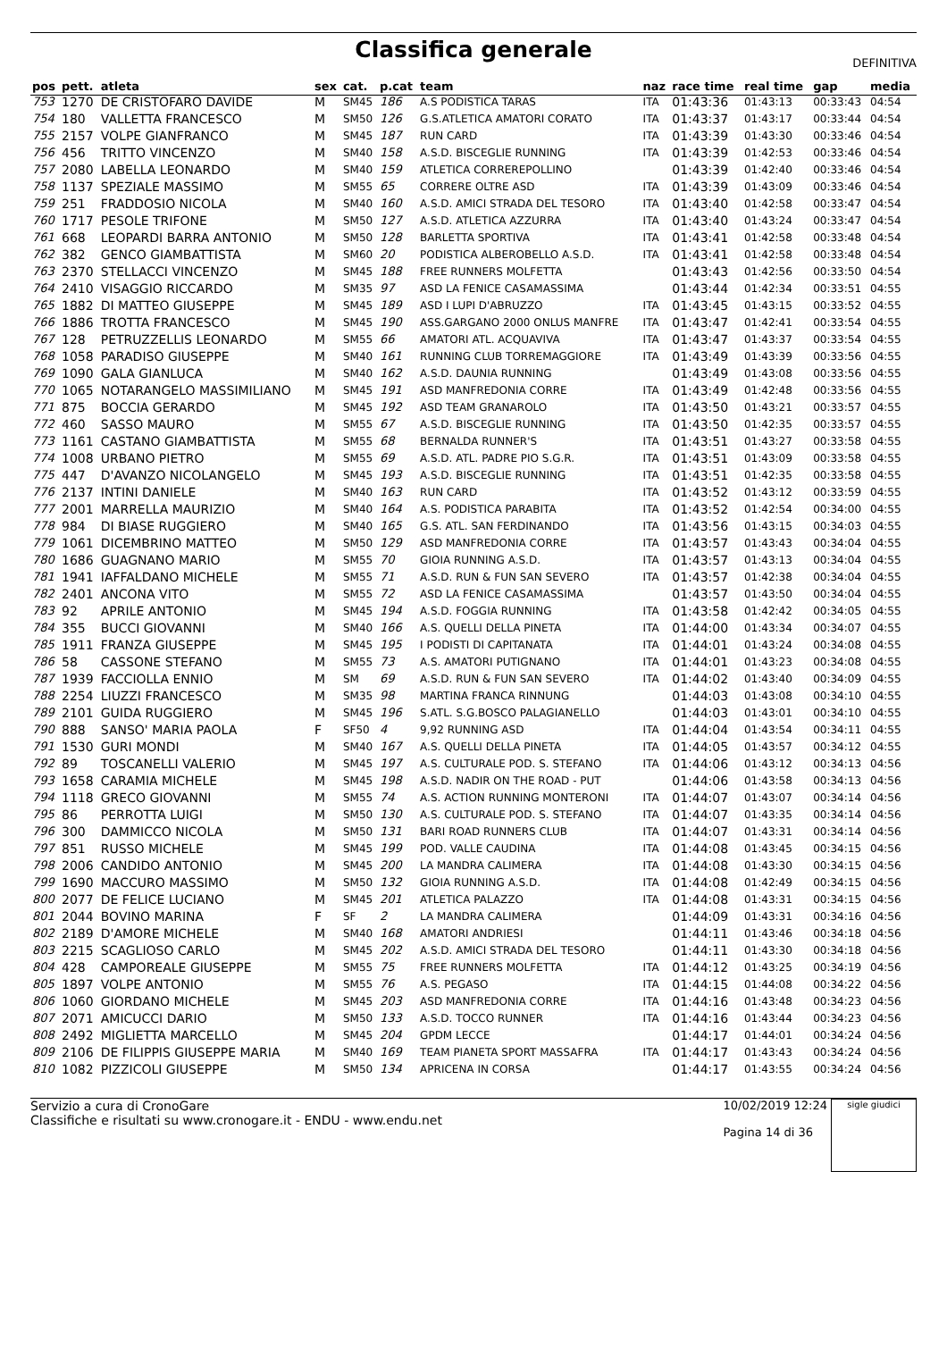Classifica generale
DEFINITIVA
| pos | pett. | atleta | sex | cat. | p.cat | team | naz | race time | real time | gap | media |
| --- | --- | --- | --- | --- | --- | --- | --- | --- | --- | --- | --- |
| 753 | 1270 | DE CRISTOFARO DAVIDE | M | SM45 | 186 | A.S PODISTICA TARAS | ITA | 01:43:36 | 01:43:13 | 00:33:43 | 04:54 |
| 754 | 180 | VALLETTA FRANCESCO | M | SM50 | 126 | G.S.ATLETICA AMATORI CORATO | ITA | 01:43:37 | 01:43:17 | 00:33:44 | 04:54 |
| 755 | 2157 | VOLPE GIANFRANCO | M | SM45 | 187 | RUN CARD | ITA | 01:43:39 | 01:43:30 | 00:33:46 | 04:54 |
| 756 | 456 | TRITTO VINCENZO | M | SM40 | 158 | A.S.D. BISCEGLIE RUNNING | ITA | 01:43:39 | 01:42:53 | 00:33:46 | 04:54 |
| 757 | 2080 | LABELLA LEONARDO | M | SM40 | 159 | ATLETICA CORREREPOLLINO | | 01:43:39 | 01:42:40 | 00:33:46 | 04:54 |
| 758 | 1137 | SPEZIALE MASSIMO | M | SM55 | 65 | CORRERE OLTRE ASD | ITA | 01:43:39 | 01:43:09 | 00:33:46 | 04:54 |
| 759 | 251 | FRADDOSIO NICOLA | M | SM40 | 160 | A.S.D. AMICI STRADA DEL TESORO | ITA | 01:43:40 | 01:42:58 | 00:33:47 | 04:54 |
| 760 | 1717 | PESOLE TRIFONE | M | SM50 | 127 | A.S.D. ATLETICA AZZURRA | ITA | 01:43:40 | 01:43:24 | 00:33:47 | 04:54 |
| 761 | 668 | LEOPARDI BARRA ANTONIO | M | SM50 | 128 | BARLETTA SPORTIVA | ITA | 01:43:41 | 01:42:58 | 00:33:48 | 04:54 |
| 762 | 382 | GENCO GIAMBATTISTA | M | SM60 | 20 | PODISTICA ALBEROBELLO A.S.D. | ITA | 01:43:41 | 01:42:58 | 00:33:48 | 04:54 |
| 763 | 2370 | STELLACCI VINCENZO | M | SM45 | 188 | FREE RUNNERS MOLFETTA | | 01:43:43 | 01:42:56 | 00:33:50 | 04:54 |
| 764 | 2410 | VISAGGIO RICCARDO | M | SM35 | 97 | ASD LA FENICE CASAMASSIMA | | 01:43:44 | 01:42:34 | 00:33:51 | 04:55 |
| 765 | 1882 | DI MATTEO GIUSEPPE | M | SM45 | 189 | ASD I LUPI D'ABRUZZO | ITA | 01:43:45 | 01:43:15 | 00:33:52 | 04:55 |
| 766 | 1886 | TROTTA FRANCESCO | M | SM45 | 190 | ASS.GARGANO 2000 ONLUS MANFRE | ITA | 01:43:47 | 01:42:41 | 00:33:54 | 04:55 |
| 767 | 128 | PETRUZZELLIS LEONARDO | M | SM55 | 66 | AMATORI ATL. ACQUAVIVA | ITA | 01:43:47 | 01:43:37 | 00:33:54 | 04:55 |
| 768 | 1058 | PARADISO GIUSEPPE | M | SM40 | 161 | RUNNING CLUB TORREMAGGIORE | ITA | 01:43:49 | 01:43:39 | 00:33:56 | 04:55 |
| 769 | 1090 | GALA GIANLUCA | M | SM40 | 162 | A.S.D. DAUNIA RUNNING | | 01:43:49 | 01:43:08 | 00:33:56 | 04:55 |
| 770 | 1065 | NOTARANGELO MASSIMILIANO | M | SM45 | 191 | ASD MANFREDONIA CORRE | ITA | 01:43:49 | 01:42:48 | 00:33:56 | 04:55 |
| 771 | 875 | BOCCIA GERARDO | M | SM45 | 192 | ASD TEAM GRANAROLO | ITA | 01:43:50 | 01:43:21 | 00:33:57 | 04:55 |
| 772 | 460 | SASSO MAURO | M | SM55 | 67 | A.S.D. BISCEGLIE RUNNING | ITA | 01:43:50 | 01:42:35 | 00:33:57 | 04:55 |
| 773 | 1161 | CASTANO GIAMBATTISTA | M | SM55 | 68 | BERNALDA RUNNER'S | ITA | 01:43:51 | 01:43:27 | 00:33:58 | 04:55 |
| 774 | 1008 | URBANO PIETRO | M | SM55 | 69 | A.S.D. ATL. PADRE PIO S.G.R. | ITA | 01:43:51 | 01:43:09 | 00:33:58 | 04:55 |
| 775 | 447 | D'AVANZO NICOLANGELO | M | SM45 | 193 | A.S.D. BISCEGLIE RUNNING | ITA | 01:43:51 | 01:42:35 | 00:33:58 | 04:55 |
| 776 | 2137 | INTINI DANIELE | M | SM40 | 163 | RUN CARD | ITA | 01:43:52 | 01:43:12 | 00:33:59 | 04:55 |
| 777 | 2001 | MARRELLA MAURIZIO | M | SM40 | 164 | A.S. PODISTICA PARABITA | ITA | 01:43:52 | 01:42:54 | 00:34:00 | 04:55 |
| 778 | 984 | DI BIASE RUGGIERO | M | SM40 | 165 | G.S. ATL. SAN FERDINANDO | ITA | 01:43:56 | 01:43:15 | 00:34:03 | 04:55 |
| 779 | 1061 | DICEMBRINO MATTEO | M | SM50 | 129 | ASD MANFREDONIA CORRE | ITA | 01:43:57 | 01:43:43 | 00:34:04 | 04:55 |
| 780 | 1686 | GUAGNANO MARIO | M | SM55 | 70 | GIOIA RUNNING A.S.D. | ITA | 01:43:57 | 01:43:13 | 00:34:04 | 04:55 |
| 781 | 1941 | IAFFALDANO MICHELE | M | SM55 | 71 | A.S.D. RUN & FUN SAN SEVERO | ITA | 01:43:57 | 01:42:38 | 00:34:04 | 04:55 |
| 782 | 2401 | ANCONA VITO | M | SM55 | 72 | ASD LA FENICE CASAMASSIMA | | 01:43:57 | 01:43:50 | 00:34:04 | 04:55 |
| 783 | 92 | APRILE ANTONIO | M | SM45 | 194 | A.S.D. FOGGIA RUNNING | ITA | 01:43:58 | 01:42:42 | 00:34:05 | 04:55 |
| 784 | 355 | BUCCI GIOVANNI | M | SM40 | 166 | A.S. QUELLI DELLA PINETA | ITA | 01:44:00 | 01:43:34 | 00:34:07 | 04:55 |
| 785 | 1911 | FRANZA GIUSEPPE | M | SM45 | 195 | I PODISTI DI CAPITANATA | ITA | 01:44:01 | 01:43:24 | 00:34:08 | 04:55 |
| 786 | 58 | CASSONE STEFANO | M | SM55 | 73 | A.S. AMATORI PUTIGNANO | ITA | 01:44:01 | 01:43:23 | 00:34:08 | 04:55 |
| 787 | 1939 | FACCIOLLA ENNIO | M | SM | 69 | A.S.D. RUN & FUN SAN SEVERO | ITA | 01:44:02 | 01:43:40 | 00:34:09 | 04:55 |
| 788 | 2254 | LIUZZI FRANCESCO | M | SM35 | 98 | MARTINA FRANCA RINNUNG | | 01:44:03 | 01:43:08 | 00:34:10 | 04:55 |
| 789 | 2101 | GUIDA RUGGIERO | M | SM45 | 196 | S.ATL. S.G.BOSCO PALAGIANELLO | | 01:44:03 | 01:43:01 | 00:34:10 | 04:55 |
| 790 | 888 | SANSO' MARIA PAOLA | F | SF50 | 4 | 9,92 RUNNING ASD | ITA | 01:44:04 | 01:43:54 | 00:34:11 | 04:55 |
| 791 | 1530 | GURI MONDI | M | SM40 | 167 | A.S. QUELLI DELLA PINETA | ITA | 01:44:05 | 01:43:57 | 00:34:12 | 04:55 |
| 792 | 89 | TOSCANELLI VALERIO | M | SM45 | 197 | A.S. CULTURALE POD. S. STEFANO | ITA | 01:44:06 | 01:43:12 | 00:34:13 | 04:56 |
| 793 | 1658 | CARAMIA MICHELE | M | SM45 | 198 | A.S.D. NADIR ON THE ROAD - PUT | | 01:44:06 | 01:43:58 | 00:34:13 | 04:56 |
| 794 | 1118 | GRECO GIOVANNI | M | SM55 | 74 | A.S. ACTION RUNNING MONTERONI | ITA | 01:44:07 | 01:43:07 | 00:34:14 | 04:56 |
| 795 | 86 | PERROTTA LUIGI | M | SM50 | 130 | A.S. CULTURALE POD. S. STEFANO | ITA | 01:44:07 | 01:43:35 | 00:34:14 | 04:56 |
| 796 | 300 | DAMMICCO NICOLA | M | SM50 | 131 | BARI ROAD RUNNERS CLUB | ITA | 01:44:07 | 01:43:31 | 00:34:14 | 04:56 |
| 797 | 851 | RUSSO MICHELE | M | SM45 | 199 | POD. VALLE CAUDINA | ITA | 01:44:08 | 01:43:45 | 00:34:15 | 04:56 |
| 798 | 2006 | CANDIDO ANTONIO | M | SM45 | 200 | LA MANDRA CALIMERA | ITA | 01:44:08 | 01:43:30 | 00:34:15 | 04:56 |
| 799 | 1690 | MACCURO MASSIMO | M | SM50 | 132 | GIOIA RUNNING A.S.D. | ITA | 01:44:08 | 01:42:49 | 00:34:15 | 04:56 |
| 800 | 2077 | DE FELICE LUCIANO | M | SM45 | 201 | ATLETICA PALAZZO | ITA | 01:44:08 | 01:43:31 | 00:34:15 | 04:56 |
| 801 | 2044 | BOVINO MARINA | F | SF | 2 | LA MANDRA CALIMERA | | 01:44:09 | 01:43:31 | 00:34:16 | 04:56 |
| 802 | 2189 | D'AMORE MICHELE | M | SM40 | 168 | AMATORI ANDRIESI | | 01:44:11 | 01:43:46 | 00:34:18 | 04:56 |
| 803 | 2215 | SCAGLIOSO CARLO | M | SM45 | 202 | A.S.D. AMICI STRADA DEL TESORO | | 01:44:11 | 01:43:30 | 00:34:18 | 04:56 |
| 804 | 428 | CAMPOREALE GIUSEPPE | M | SM55 | 75 | FREE RUNNERS MOLFETTA | ITA | 01:44:12 | 01:43:25 | 00:34:19 | 04:56 |
| 805 | 1897 | VOLPE ANTONIO | M | SM55 | 76 | A.S. PEGASO | ITA | 01:44:15 | 01:44:08 | 00:34:22 | 04:56 |
| 806 | 1060 | GIORDANO MICHELE | M | SM45 | 203 | ASD MANFREDONIA CORRE | ITA | 01:44:16 | 01:43:48 | 00:34:23 | 04:56 |
| 807 | 2071 | AMICUCCI DARIO | M | SM50 | 133 | A.S.D. TOCCO RUNNER | ITA | 01:44:16 | 01:43:44 | 00:34:23 | 04:56 |
| 808 | 2492 | MIGLIETTA MARCELLO | M | SM45 | 204 | GPDM LECCE | | 01:44:17 | 01:44:01 | 00:34:24 | 04:56 |
| 809 | 2106 | DE FILIPPIS GIUSEPPE MARIA | M | SM40 | 169 | TEAM PIANETA SPORT MASSAFRA | ITA | 01:44:17 | 01:43:43 | 00:34:24 | 04:56 |
| 810 | 1082 | PIZZICOLI GIUSEPPE | M | SM50 | 134 | APRICENA IN CORSA | | 01:44:17 | 01:43:55 | 00:34:24 | 04:56 |
Servizio a cura di CronoGare
Classifiche e risultati su www.cronogare.it - ENDU - www.endu.net
10/02/2019 12:24
Pagina 14 di 36
sigle giudici